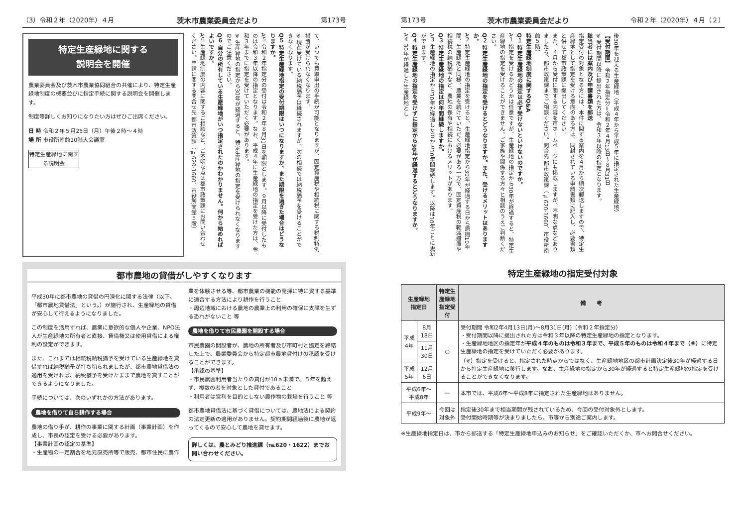（3）令和２年（2020年）４月 茨木市農業委員会だより 第173号
特定生産緑地に関する
説明会を開催
農業委員会及び茨木市農業協同組合の共催により、特定生産緑地制度の概要並びに指定手続に関する説明会を開催します。
制度等詳しくお知りになりたい方はぜひご出席ください。
日 時 令和２年５月25日（月）午後２時～４時
場 所 市役所南館10階大会議室
特定生産緑地に関する説明会
て、いつでも買取申出の手続が可能となりますが、固定資産税や相続税に関する税制特例措置が受けられなくなります。
※現在受けている納税猶予は継続されますが、次の相続では納税猶予を受けることができなくなります。
Q５ 特定生産緑地指定の受付期限はいつになりますか。また期限を過ぎた場合はどうなりますか。
A５ 令和２年指定分の受付は令和２年８月31日を期限とします。９月以降に受付したものは令和３年以降の指定となります。なお、平成４年に生産緑地の指定を受けた方は、令和３年までに指定を受けていただく必要があります。
※生産緑地の指定から30年が経過すると、特定生産緑地の指定を受けられなくなりますのでご注意ください。
Q６ 自分の所有している生産緑地がいつ指定されたのかわかりません。何から始めればよいですか。
A６ 生産緑地制度の内容に関するご相談など、ご不明な点は都市政策課にお問い合わせください。申請に関する問合せ先 都市政策課（℡620-1660、市役所南館５階）
都市農地の貸借がしやすくなります
平成30年に都市農地の貸借の円滑化に関する法律（以下、「都市農地貸借法」という。）が施行され、生産緑地の貸借が安心して行えるようになりました。
この制度を活用すれば、農業に意欲的な個人や企業、NPO法人が生産緑地の所有者と直接、賃借権又は使用貸借による権利の設定ができます。
また、これまでは相続税納税猶予を受けている生産緑地を貸借すれば納税猶予が打ち切られましたが、都市農地貸借法の適用を受ければ、納税猶予を受けたままで農地を貸すことができるようになりました。
手続については、次のいずれかの方法があります。
農地を借りて自ら耕作する場合
農地の借り手が、耕作の事業に関する計画（事業計画）を作成し、市長の認定を受ける必要があります。
【事業計画の認定の基準】
・生産物の一定割合を地元直売所等で販売、都市住民に農作業を体験させる等、都市農業の機能の発揮に特に資する基準に適合する方法により耕作を行うこと
・周辺地域における農地の農業上の利用の確保に支障を生ずる恐れがないこと 等
農地を借りて市民農園を開設する場合
市民農園の開設者が、農地の所有者及び市町村と協定を締結した上で、農業委員会から特定都市農地貸付けの承認を受けることができます。
【承認の基準】
・市民農園利用者当たりの貸付が10ａ未満で、５年を超えず、複数の者を対象とした貸付であること
・利用者は営利を目的としない農作物の栽培を行うこと 等
都市農地貸借法に基づく貸借については、農地法による契約の法定更新の適用がありません。契約期間経過後に農地が返ってくるので安心して農地を貸せます。
詳しくは、農とみどり推進課（℡620・1622）までお問い合わせください。
第173号 茨木市農業委員会だより 令和２年（2020年）４月（２）
後30年を迎える生産緑地（平成４年から平成５年に指定された生産緑地）
【受付期間】 令和２年指定分＝令和２年４月13日～８月31日
※受付期間以降に提出された方は、令和３年以降の指定となります。
該当者には案内及び申請書類を郵送
指定受付の対象となる方には、本件に関する案内を４月から順次郵送しますので、特定生産緑地として指定を受ける意向のある方は、同封されている申請書類に記入し、必要書類と併せて都市政策課に提出してください。
また、４月から受付に関する内容を市ホームページにも掲載しますが、不明な点などありましたら、都市政策課までご相談ください。問合先 都市政策課（℡620-1660、市役所南館５階）
特定生産緑地制度に関するQ&A
Q１ 特定生産緑地の指定は必ず受けないといけないのですか。
A１ 指定を受けるかどうかは任意ですが、生産緑地の指定から30年が経過すると、特定生産緑地の指定を受けることができません。ご家族や関係する方々と相談のうえご判断ください。
Q２ 特定生産緑地の指定を受けるとどうなりますか。また、受けるメリットはありますか。
A２ 特定生産緑地の指定を受けると、生産緑地指定から30年が経過する日から原則10年間、生産緑地と同様、農業を続けていただく必要がある一方で、固定資産税の軽減措置や相続税の納税猶予など、農地の保有や相続におけるメリットがあります。
Q３ 特定生産緑地の指定は何年間継続しますか。
A３ 生産緑地の指定から30年が経過した日から10年間継続します。以降は10年ごとに更新ができます。
Q４ 特定生産緑地の指定を受けずに指定から30年が経過するとどうなりますか。
A４ 30年が経過した生産緑地とし
特定生産緑地の指定受付対象
| 生産緑地 指定日 | | 特定生産緑地 指定受付 | 備 考 |
| --- | --- | --- | --- |
| 平成4年 | 8月18日 | ○ | 受付期間 令和2年4月13日(月)～8月31日(月)（令和２年指定分） ・受付期間以降に提出された方は令和３年以降の特定生産緑地の指定となります。 ・生産緑地地区の指定年が 平成４年のものは令和３年まで、平成５年のものは令和４年まで（※） に特定生産緑地の指定を受けていただく必要があります。 （※）指定を受けると、指定された時点からではなく、生産緑地地区の都市計画決定後30年が経過する日から特定生産緑地に移行します。なお、生産緑地の指定から30年が経過すると特定生産緑地の指定を受けることができなくなります。 |
| | 11月30日 | | |
| 平成5年 | 12月6日 | | |
| 平成6年～平成8年 | | ― | 本市では、平成6年～平成8年に指定された生産緑地はありません。 |
| 平成9年～ | | 今回は対象外 | 指定後30年まで相当期間が残されているため、今回の受付対象外とします。 受付開始時期等が決まりましたら、市等から別途ご案内します。 |
※生産緑地指定日は、市から郵送する「特定生産緑地申込みのお知らせ」をご確認いただくか、市へお問合せください。